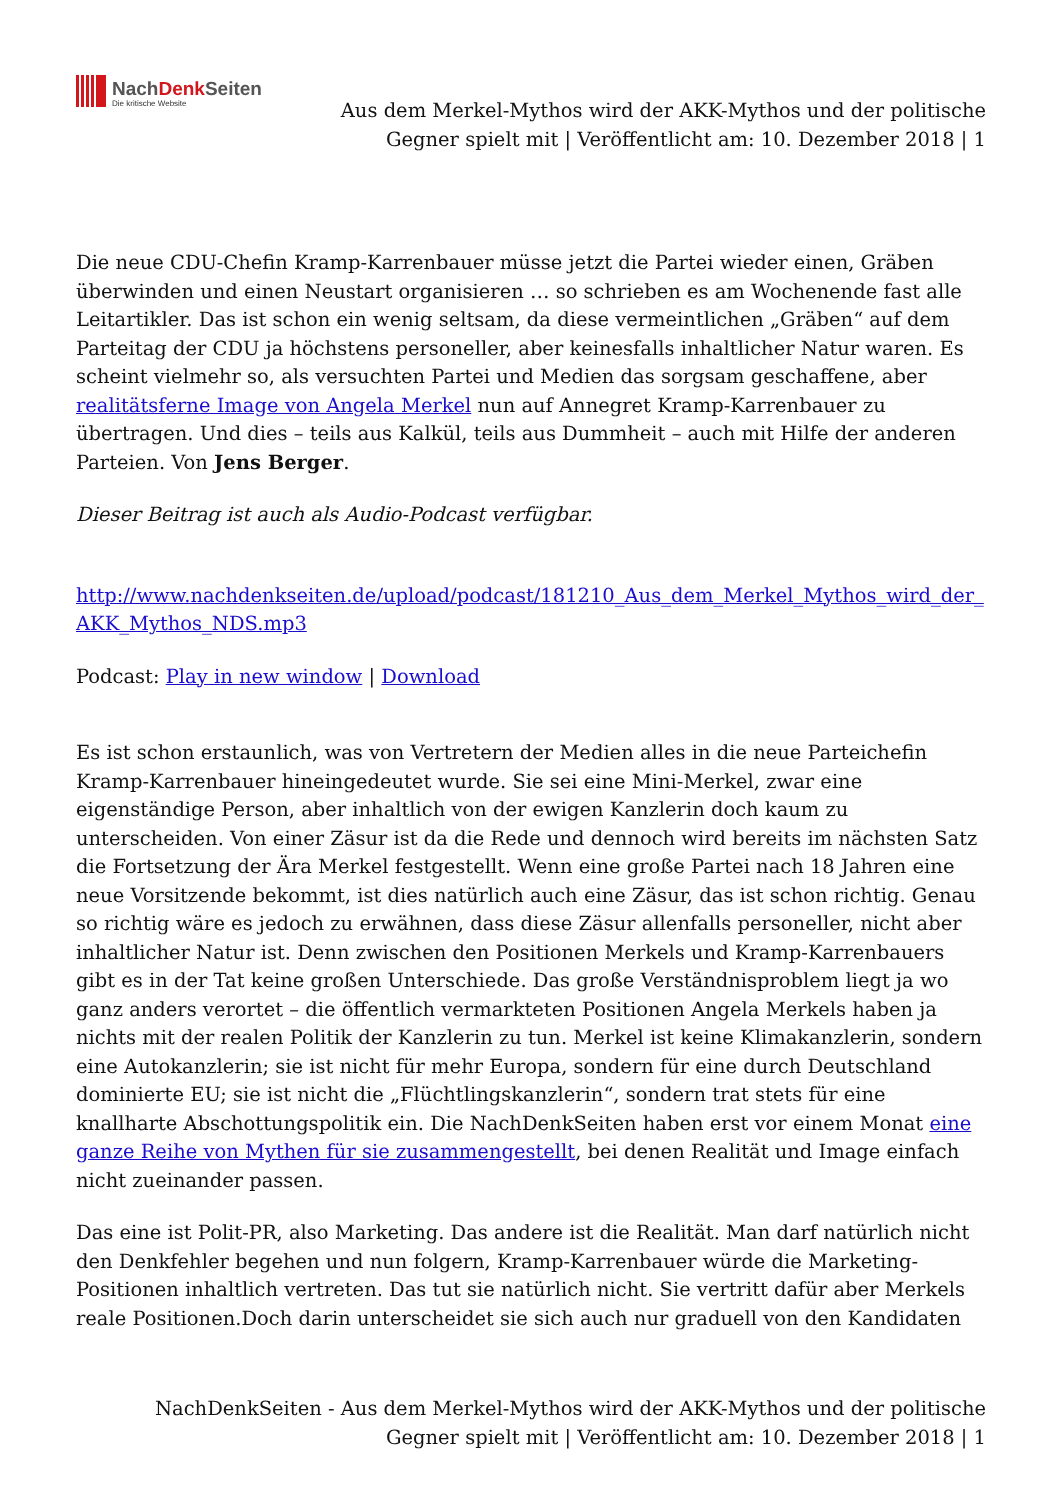NachDenk Seiten
Die kritische Website
Aus dem Merkel-Mythos wird der AKK-Mythos und der politische Gegner spielt mit | Veröffentlicht am: 10. Dezember 2018 | 1
Die neue CDU-Chefin Kramp-Karrenbauer müsse jetzt die Partei wieder einen, Gräben überwinden und einen Neustart organisieren … so schrieben es am Wochenende fast alle Leitartikler. Das ist schon ein wenig seltsam, da diese vermeintlichen „Gräben“ auf dem Parteitag der CDU ja höchstens personeller, aber keinesfalls inhaltlicher Natur waren. Es scheint vielmehr so, als versuchten Partei und Medien das sorgsam geschaffene, aber realitätsferne Image von Angela Merkel nun auf Annegret Kramp-Karrenbauer zu übertragen. Und dies – teils aus Kalkül, teils aus Dummheit – auch mit Hilfe der anderen Parteien. Von Jens Berger.
Dieser Beitrag ist auch als Audio-Podcast verfügbar.
http://www.nachdenkseiten.de/upload/podcast/181210_Aus_dem_Merkel_Mythos_wird_der_ AKK_Mythos_NDS.mp3
Podcast: Play in new window | Download
Es ist schon erstaunlich, was von Vertretern der Medien alles in die neue Parteichefin Kramp-Karrenbauer hineingedeutet wurde. Sie sei eine Mini-Merkel, zwar eine eigenständige Person, aber inhaltlich von der ewigen Kanzlerin doch kaum zu unterscheiden. Von einer Zäsur ist da die Rede und dennoch wird bereits im nächsten Satz die Fortsetzung der Ära Merkel festgestellt. Wenn eine große Partei nach 18 Jahren eine neue Vorsitzende bekommt, ist dies natürlich auch eine Zäsur, das ist schon richtig. Genau so richtig wäre es jedoch zu erwähnen, dass diese Zäsur allenfalls personeller, nicht aber inhaltlicher Natur ist. Denn zwischen den Positionen Merkels und Kramp-Karrenbauers gibt es in der Tat keine großen Unterschiede. Das große Verständnisproblem liegt ja wo ganz anders verortet – die öffentlich vermarkteten Positionen Angela Merkels haben ja nichts mit der realen Politik der Kanzlerin zu tun. Merkel ist keine Klimakanzlerin, sondern eine Autokanzlerin; sie ist nicht für mehr Europa, sondern für eine durch Deutschland dominierte EU; sie ist nicht die „Flüchtlingskanzlerin“, sondern trat stets für eine knallharte Abschottungspolitik ein. Die NachDenkSeiten haben erst vor einem Monat eine ganze Reihe von Mythen für sie zusammengestellt, bei denen Realität und Image einfach nicht zueinander passen.
Das eine ist Polit-PR, also Marketing. Das andere ist die Realität. Man darf natürlich nicht den Denkfehler begehen und nun folgern, Kramp-Karrenbauer würde die Marketing-Positionen inhaltlich vertreten. Das tut sie natürlich nicht. Sie vertritt dafür aber Merkels reale Positionen.Doch darin unterscheidet sie sich auch nur graduell von den Kandidaten
NachDenkSeiten - Aus dem Merkel-Mythos wird der AKK-Mythos und der politische Gegner spielt mit | Veröffentlicht am: 10. Dezember 2018 | 1